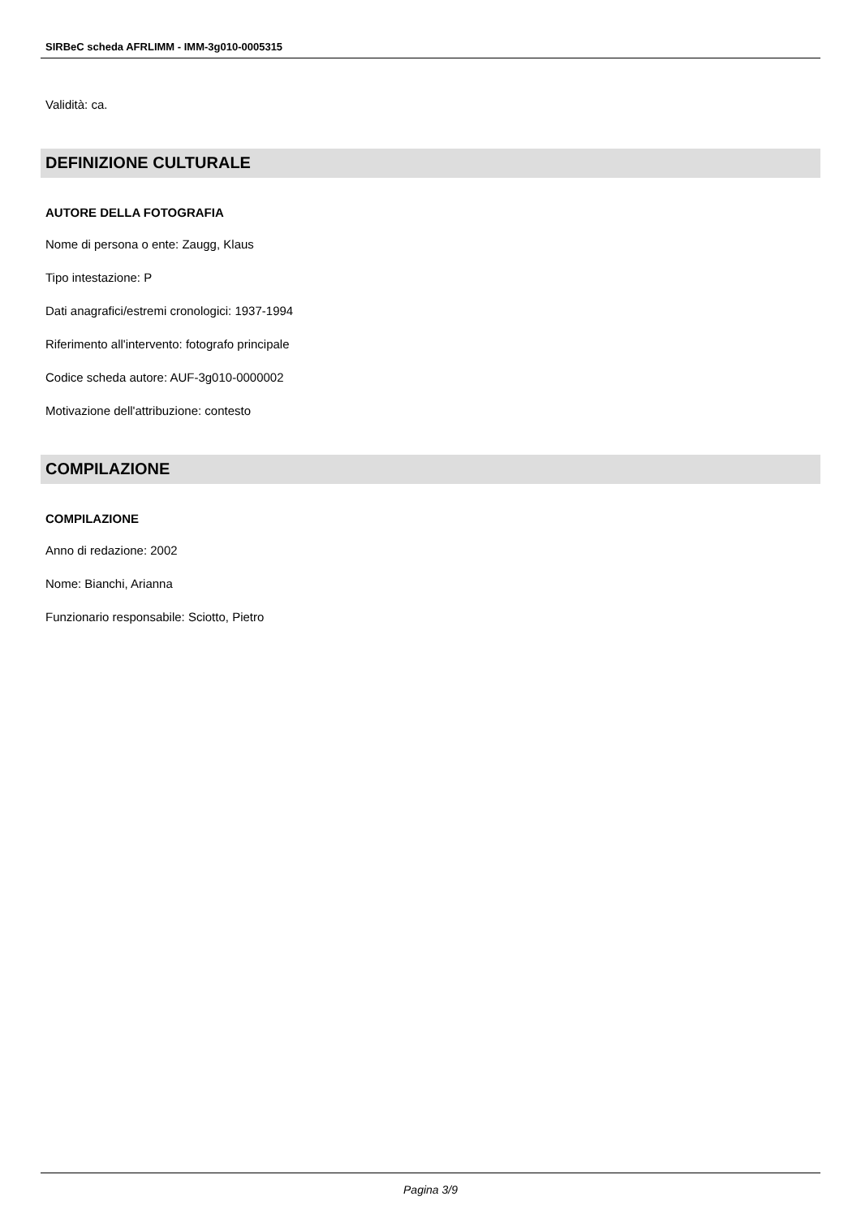SIRBeC scheda AFRLIMM - IMM-3g010-0005315
Validità: ca.
DEFINIZIONE CULTURALE
AUTORE DELLA FOTOGRAFIA
Nome di persona o ente: Zaugg, Klaus
Tipo intestazione: P
Dati anagrafici/estremi cronologici: 1937-1994
Riferimento all'intervento: fotografo principale
Codice scheda autore: AUF-3g010-0000002
Motivazione dell'attribuzione: contesto
COMPILAZIONE
COMPILAZIONE
Anno di redazione: 2002
Nome: Bianchi, Arianna
Funzionario responsabile: Sciotto, Pietro
Pagina 3/9